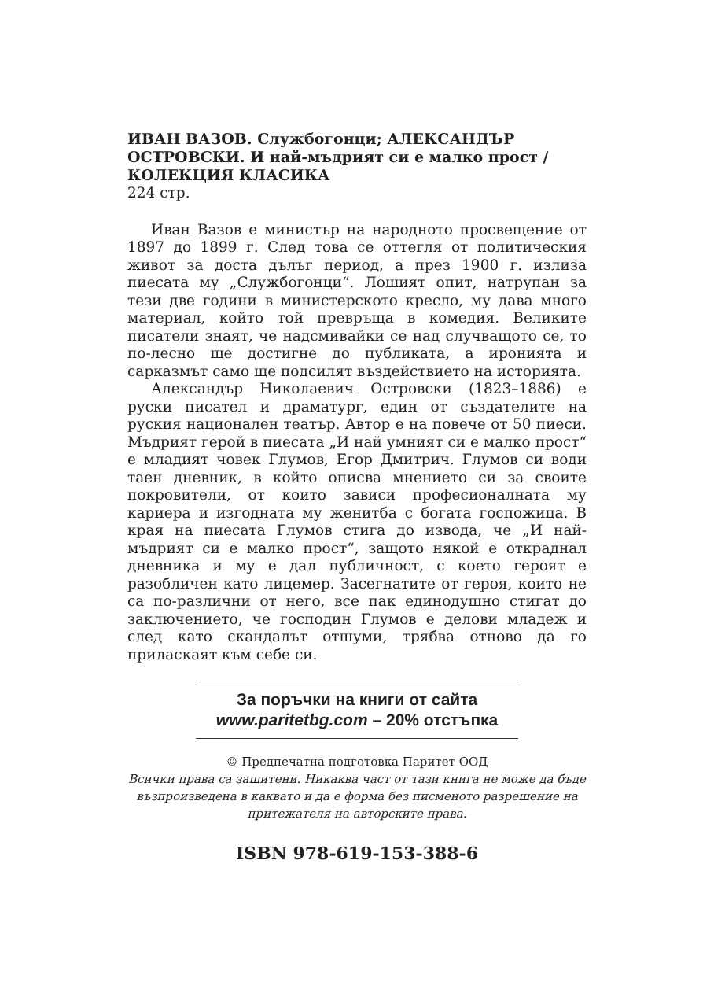ИВАН ВАЗОВ. Службогонци; АЛЕКСАНДЪР ОСТРОВСКИ. И най-мъдрият си е малко прост / КОЛЕКЦИЯ КЛАСИКА
224 стр.
Иван Вазов е министър на народното просвещение от 1897 до 1899 г. След това се оттегля от политическия живот за доста дълъг период, а през 1900 г. излиза пиесата му „Службогонци“. Лошият опит, натрупан за тези две години в министерското кресло, му дава много материал, който той превръща в комедия. Великите писатели знаят, че надсмивайки се над случващото се, то по-лесно ще достигне до публиката, а иронията и сарказмът само ще подсилят въздействието на историята.
Александър Николаевич Островски (1823–1886) е руски писател и драматург, един от създателите на руския национален театър. Автор е на повече от 50 пиеси. Мъдрият герой в пиесата „И най умният си е малко прост“ е младият човек Глумов, Егор Дмитрич. Глумов си води таен дневник, в който описва мнението си за своите покровители, от които зависи професионалната му кариера и изгодната му женитба с богата госпожица. В края на пиесата Глумов стига до извода, че „И най-мъдрият си е малко прост“, защото някой е откраднал дневника и му е дал публичност, с което героят е разобличен като лицемер. Засегнатите от героя, които не са по-различни от него, все пак единодушно стигат до заключението, че господин Глумов е делови младеж и след като скандалът отшуми, трябва отново да го приласкаят към себе си.
За поръчки на книги от сайта
www.paritetbg.com – 20% отстъпка
© Предпечатна подготовка Паритет ООД
Всички права са защитени. Никаква част от тази книга не може да бъде възпроизведена в каквато и да е форма без писменото разрешение на притежателя на авторските права.
ISBN 978-619-153-388-6